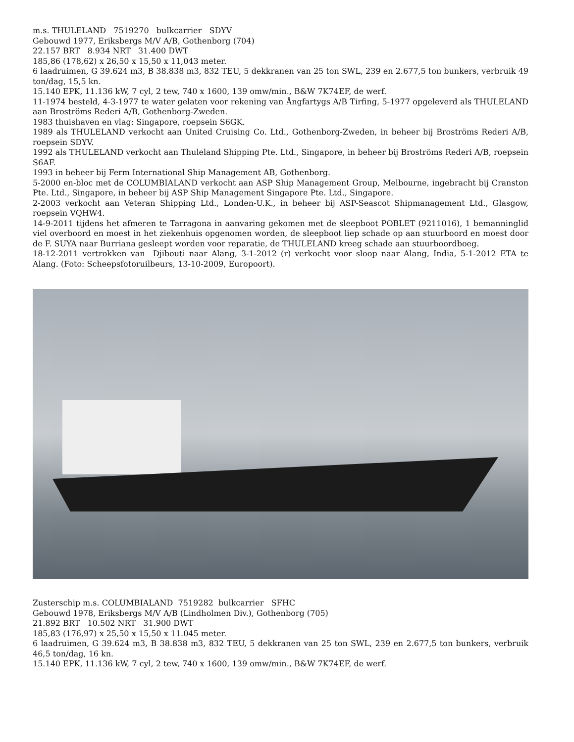m.s. THULELAND 7519270 bulkcarrier SDYV
Gebouwd 1977, Eriksbergs M/V A/B, Gothenborg (704)
22.157 BRT 8.934 NRT 31.400 DWT
185,86 (178,62) x 26,50 x 15,50 x 11,043 meter.
6 laadruimen, G 39.624 m3, B 38.838 m3, 832 TEU, 5 dekkranen van 25 ton SWL, 239 en 2.677,5 ton bunkers, verbruik 49 ton/dag, 15,5 kn.
15.140 EPK, 11.136 kW, 7 cyl, 2 tew, 740 x 1600, 139 omw/min., B&W 7K74EF, de werf.
11-1974 besteld, 4-3-1977 te water gelaten voor rekening van Ångfartygs A/B Tirfing, 5-1977 opgeleverd als THULELAND aan Broströms Rederi A/B, Gothenborg-Zweden.
1983 thuishaven en vlag: Singapore, roepsein S6GK.
1989 als THULELAND verkocht aan United Cruising Co. Ltd., Gothenborg-Zweden, in beheer bij Broströms Rederi A/B, roepsein SDYV.
1992 als THULELAND verkocht aan Thuleland Shipping Pte. Ltd., Singapore, in beheer bij Broströms Rederi A/B, roepsein S6AF.
1993 in beheer bij Ferm International Ship Management AB, Gothenborg.
5-2000 en-bloc met de COLUMBIALAND verkocht aan ASP Ship Management Group, Melbourne, ingebracht bij Cranston Pte. Ltd., Singapore, in beheer bij ASP Ship Management Singapore Pte. Ltd., Singapore.
2-2003 verkocht aan Veteran Shipping Ltd., Londen-U.K., in beheer bij ASP-Seascot Shipmanagement Ltd., Glasgow, roepsein VQHW4.
14-9-2011 tijdens het afmeren te Tarragona in aanvaring gekomen met de sleepboot POBLET (9211016), 1 bemanninglid viel overboord en moest in het ziekenhuis opgenomen worden, de sleepboot liep schade op aan stuurboord en moest door de F. SUYA naar Burriana gesleept worden voor reparatie, de THULELAND kreeg schade aan stuurboordboeg.
18-12-2011 vertrokken van Djibouti naar Alang, 3-1-2012 (r) verkocht voor sloop naar Alang, India, 5-1-2012 ETA te Alang. (Foto: Scheepsfotoruilbeurs, 13-10-2009, Europoort).
Zusterschip m.s. COLUMBIALAND 7519282 bulkcarrier SFHC
Gebouwd 1978, Eriksbergs M/V A/B (Lindholmen Div.), Gothenborg (705)
21.892 BRT 10.502 NRT 31.900 DWT
185,83 (176,97) x 25,50 x 15,50 x 11.045 meter.
6 laadruimen, G 39.624 m3, B 38.838 m3, 832 TEU, 5 dekkranen van 25 ton SWL, 239 en 2.677,5 ton bunkers, verbruik 46,5 ton/dag, 16 kn.
15.140 EPK, 11.136 kW, 7 cyl, 2 tew, 740 x 1600, 139 omw/min., B&W 7K74EF, de werf.